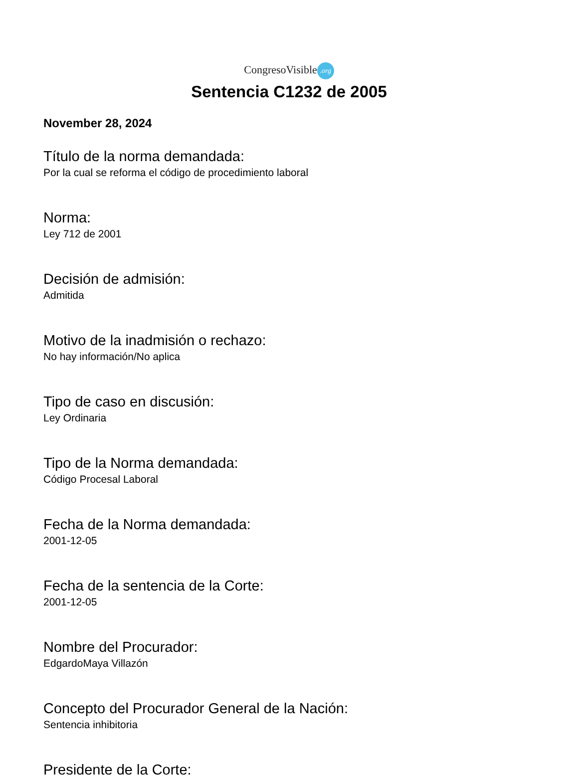CongresoVisible.org
Sentencia C1232 de 2005
November 28, 2024
Título de la norma demandada:
Por la cual se reforma el código de procedimiento laboral
Norma:
Ley 712 de 2001
Decisión de admisión:
Admitida
Motivo de la inadmisión o rechazo:
No hay información/No aplica
Tipo de caso en discusión:
Ley Ordinaria
Tipo de la Norma demandada:
Código Procesal Laboral
Fecha de la Norma demandada:
2001-12-05
Fecha de la sentencia de la Corte:
2001-12-05
Nombre del Procurador:
EdgardoMaya Villazón
Concepto del Procurador General de la Nación:
Sentencia inhibitoria
Presidente de la Corte: